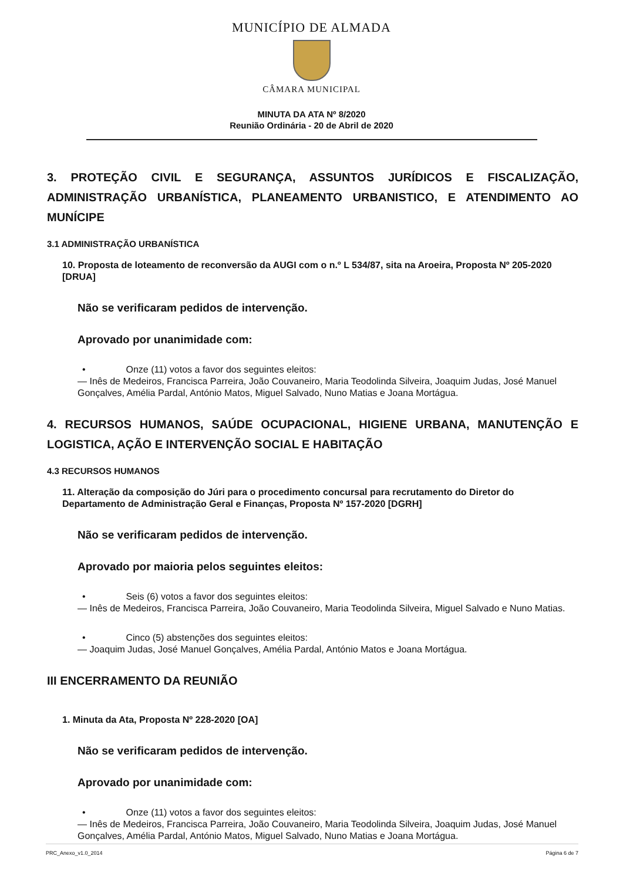MUNICÍPIO DE ALMADA
CÂMARA MUNICIPAL
MINUTA DA ATA Nº 8/2020
Reunião Ordinária - 20 de Abril de 2020
3. PROTEÇÃO CIVIL E SEGURANÇA, ASSUNTOS JURÍDICOS E FISCALIZAÇÃO, ADMINISTRAÇÃO URBANÍSTICA, PLANEAMENTO URBANISTICO, E ATENDIMENTO AO MUNÍCIPE
3.1 ADMINISTRAÇÃO URBANÍSTICA
10. Proposta de loteamento de reconversão da AUGI com o n.º L 534/87, sita na Aroeira, Proposta Nº 205-2020 [DRUA]
Não se verificaram pedidos de intervenção.
Aprovado por unanimidade com:
• Onze (11) votos a favor dos seguintes eleitos:
— Inês de Medeiros, Francisca Parreira, João Couvaneiro, Maria Teodolinda Silveira, Joaquim Judas, José Manuel Gonçalves, Amélia Pardal, António Matos, Miguel Salvado, Nuno Matias e Joana Mortágua.
4. RECURSOS HUMANOS, SAÚDE OCUPACIONAL, HIGIENE URBANA, MANUTENÇÃO E LOGISTICA, AÇÃO E INTERVENÇÃO SOCIAL E HABITAÇÃO
4.3 RECURSOS HUMANOS
11. Alteração da composição do Júri para o procedimento concursal para recrutamento do Diretor do Departamento de Administração Geral e Finanças, Proposta Nº 157-2020 [DGRH]
Não se verificaram pedidos de intervenção.
Aprovado por maioria pelos seguintes eleitos:
• Seis (6) votos a favor dos seguintes eleitos:
— Inês de Medeiros, Francisca Parreira, João Couvaneiro, Maria Teodolinda Silveira, Miguel Salvado e Nuno Matias.
• Cinco (5) abstenções dos seguintes eleitos:
— Joaquim Judas, José Manuel Gonçalves, Amélia Pardal, António Matos e Joana Mortágua.
III ENCERRAMENTO DA REUNIÃO
1. Minuta da Ata, Proposta Nº 228-2020 [OA]
Não se verificaram pedidos de intervenção.
Aprovado por unanimidade com:
• Onze (11) votos a favor dos seguintes eleitos:
— Inês de Medeiros, Francisca Parreira, João Couvaneiro, Maria Teodolinda Silveira, Joaquim Judas, José Manuel Gonçalves, Amélia Pardal, António Matos, Miguel Salvado, Nuno Matias e Joana Mortágua.
PRC_Anexo_v1.0_2014 Página 6 de 7